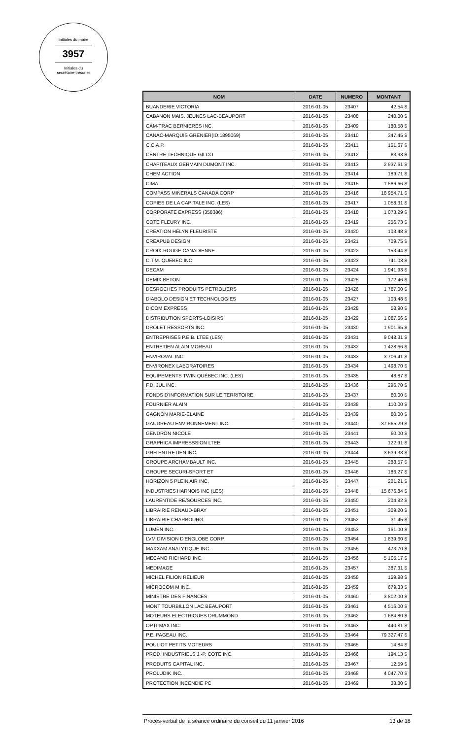Initiales du maire
3957
Initiales du
secrétaire-trésorier
| NOM | DATE | NUMERO | MONTANT |
| --- | --- | --- | --- |
| BUANDERIE VICTORIA | 2016-01-05 | 23407 | 42.54 $ |
| CABANON MAIS. JEUNES LAC-BEAUPORT | 2016-01-05 | 23408 | 240.00 $ |
| CAM-TRAC BERNIERES INC. | 2016-01-05 | 23409 | 180.58 $ |
| CANAC-MARQUIS GRENIER(ID:1895069) | 2016-01-05 | 23410 | 347.45 $ |
| C.C.A.P. | 2016-01-05 | 23411 | 151.67 $ |
| CENTRE TECHNIQUE GILCO | 2016-01-05 | 23412 | 83.93 $ |
| CHAPITEAUX GERMAIN DUMONT INC. | 2016-01-05 | 23413 | 2 937.61 $ |
| CHEM ACTION | 2016-01-05 | 23414 | 189.71 $ |
| CIMA | 2016-01-05 | 23415 | 1 586.66 $ |
| COMPASS MINERALS CANADA CORP | 2016-01-05 | 23416 | 18 954.71 $ |
| COPIES DE LA CAPITALE INC. (LES) | 2016-01-05 | 23417 | 1 058.31 $ |
| CORPORATE EXPRESS (358386) | 2016-01-05 | 23418 | 1 073.29 $ |
| COTE FLEURY INC. | 2016-01-05 | 23419 | 256.73 $ |
| CREATION HÉLYN FLEURISTE | 2016-01-05 | 23420 | 103.48 $ |
| CREAPUB DESIGN | 2016-01-05 | 23421 | 709.75 $ |
| CROIX-ROUGE CANADIENNE | 2016-01-05 | 23422 | 153.44 $ |
| C.T.M. QUEBEC INC. | 2016-01-05 | 23423 | 741.03 $ |
| DECAM | 2016-01-05 | 23424 | 1 941.93 $ |
| DEMIX BETON | 2016-01-05 | 23425 | 172.46 $ |
| DESROCHES PRODUITS PETROLIERS | 2016-01-05 | 23426 | 1 787.00 $ |
| DIABOLO DESIGN ET TECHNOLOGIES | 2016-01-05 | 23427 | 103.48 $ |
| DICOM EXPRESS | 2016-01-05 | 23428 | 58.90 $ |
| DISTRIBUTION SPORTS-LOISIRS | 2016-01-05 | 23429 | 1 087.66 $ |
| DROLET RESSORTS INC. | 2016-01-05 | 23430 | 1 901.65 $ |
| ENTREPRISES P.E.B. LTEE (LES) | 2016-01-05 | 23431 | 9 048.31 $ |
| ENTRETIEN ALAIN MOREAU | 2016-01-05 | 23432 | 1 428.66 $ |
| ENVIROVAL INC. | 2016-01-05 | 23433 | 3 706.41 $ |
| ENVIRONEX LABORATOIRES | 2016-01-05 | 23434 | 1 498.70 $ |
| EQUIPEMENTS TWIN QUÉBEC INC. (LES) | 2016-01-05 | 23435 | 48.87 $ |
| F.D. JUL INC. | 2016-01-05 | 23436 | 296.70 $ |
| FONDS D'INFORMATION SUR LE TERRITOIRE | 2016-01-05 | 23437 | 80.00 $ |
| FOURNIER ALAIN | 2016-01-05 | 23438 | 110.00 $ |
| GAGNON MARIE-ELAINE | 2016-01-05 | 23439 | 80.00 $ |
| GAUDREAU ENVIRONNEMENT INC. | 2016-01-05 | 23440 | 37 565.29 $ |
| GENDRON NICOLE | 2016-01-05 | 23441 | 60.00 $ |
| GRAPHICA IMPRESSSION LTEE | 2016-01-05 | 23443 | 122.91 $ |
| GRH ENTRETIEN INC. | 2016-01-05 | 23444 | 3 639.33 $ |
| GROUPE ARCHAMBAULT INC. | 2016-01-05 | 23445 | 288.57 $ |
| GROUPE SECURI-SPORT ET | 2016-01-05 | 23446 | 186.27 $ |
| HORIZON 5 PLEIN AIR INC. | 2016-01-05 | 23447 | 201.21 $ |
| INDUSTRIES HARNOIS INC (LES) | 2016-01-05 | 23448 | 15 676.84 $ |
| LAURENTIDE RE/SOURCES INC. | 2016-01-05 | 23450 | 204.82 $ |
| LIBRAIRIE RENAUD-BRAY | 2016-01-05 | 23451 | 309.20 $ |
| LIBRAIRIE CHARBOURG | 2016-01-05 | 23452 | 31.45 $ |
| LUMEN INC. | 2016-01-05 | 23453 | 161.00 $ |
| LVM DIVISION D'ENGLOBE CORP. | 2016-01-05 | 23454 | 1 839.60 $ |
| MAXXAM ANALYTIQUE INC. | 2016-01-05 | 23455 | 473.70 $ |
| MECANO RICHARD INC. | 2016-01-05 | 23456 | 5 105.17 $ |
| MEDIMAGE | 2016-01-05 | 23457 | 387.31 $ |
| MICHEL FILION RELIEUR | 2016-01-05 | 23458 | 159.98 $ |
| MICROCOM M INC. | 2016-01-05 | 23459 | 679.33 $ |
| MINISTRE DES FINANCES | 2016-01-05 | 23460 | 3 802.00 $ |
| MONT TOURBILLON LAC BEAUPORT | 2016-01-05 | 23461 | 4 516.00 $ |
| MOTEURS ELECTRIQUES DRUMMOND | 2016-01-05 | 23462 | 1 684.80 $ |
| OPTI-MAX INC. | 2016-01-05 | 23463 | 440.81 $ |
| P.E. PAGEAU INC. | 2016-01-05 | 23464 | 79 327.47 $ |
| POULIOT PETITS MOTEURS | 2016-01-05 | 23465 | 14.84 $ |
| PROD. INDUSTRIELS J.-P. COTE INC. | 2016-01-05 | 23466 | 194.13 $ |
| PRODUITS CAPITAL INC. | 2016-01-05 | 23467 | 12.59 $ |
| PROLUDIK INC. | 2016-01-05 | 23468 | 4 047.70 $ |
| PROTECTION INCENDIE PC | 2016-01-05 | 23469 | 33.80 $ |
Procès-verbal de la séance ordinaire du conseil du 11 janvier 2016 13 de 18